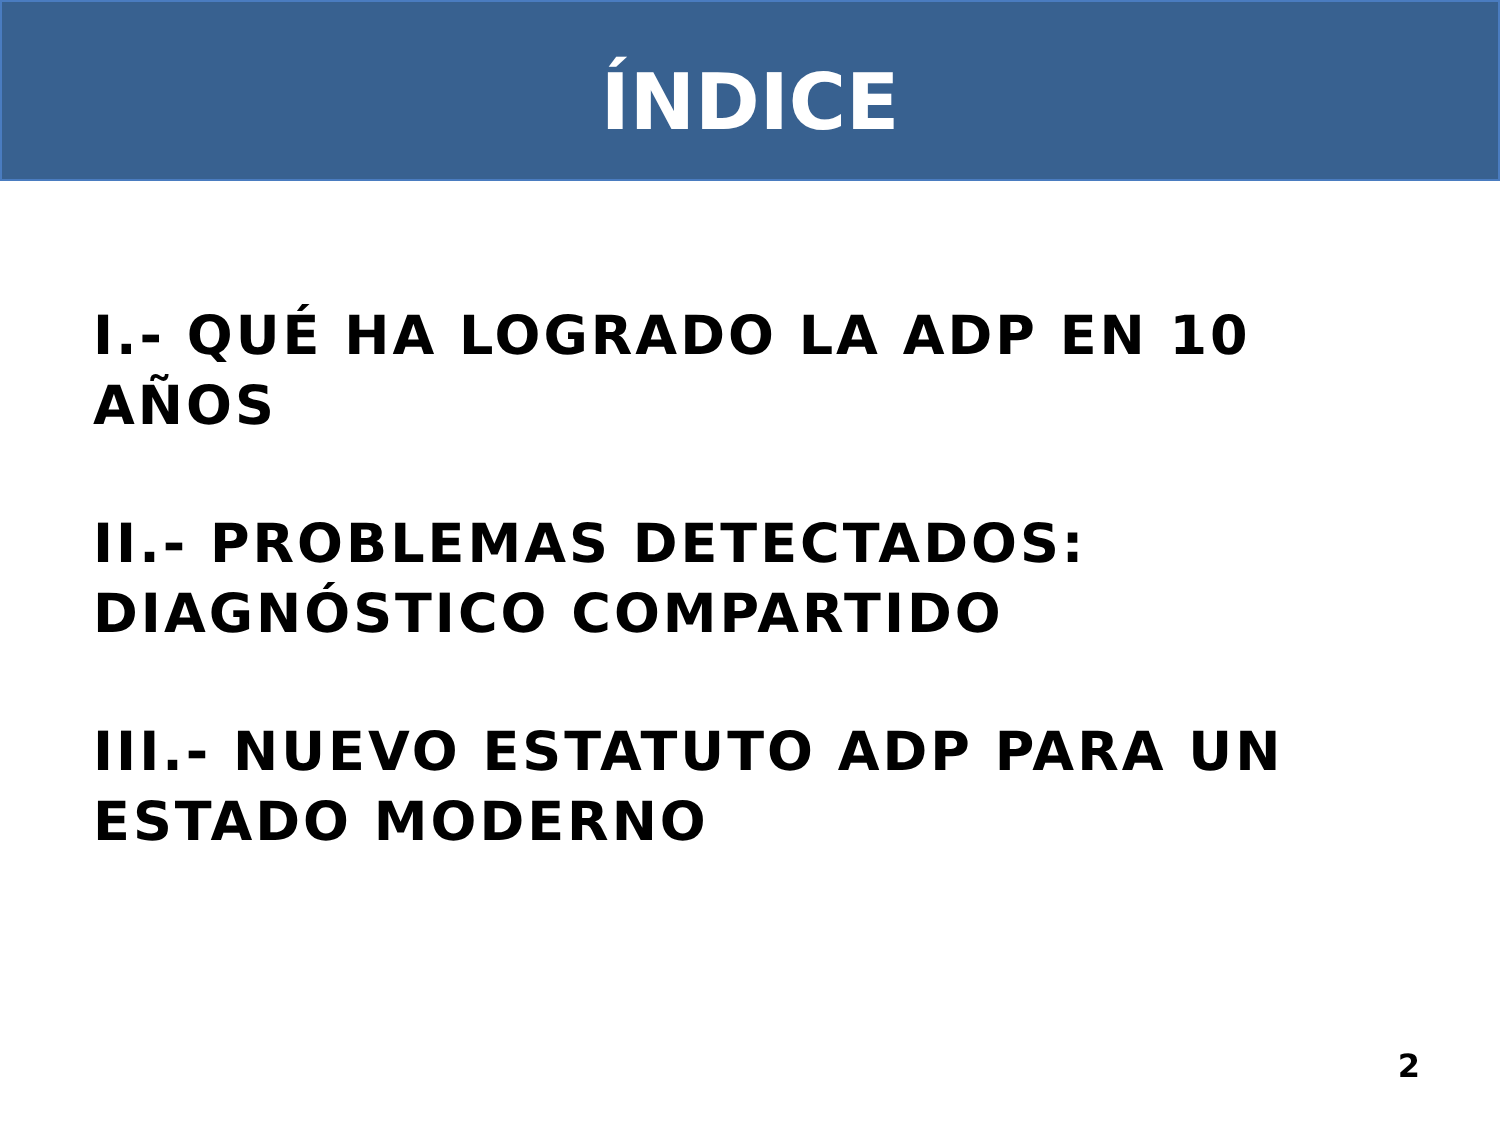ÍNDICE
I.- QUÉ HA LOGRADO LA ADP EN 10 AÑOS
II.- PROBLEMAS DETECTADOS: DIAGNÓSTICO COMPARTIDO
III.- NUEVO ESTATUTO ADP PARA UN ESTADO MODERNO
2